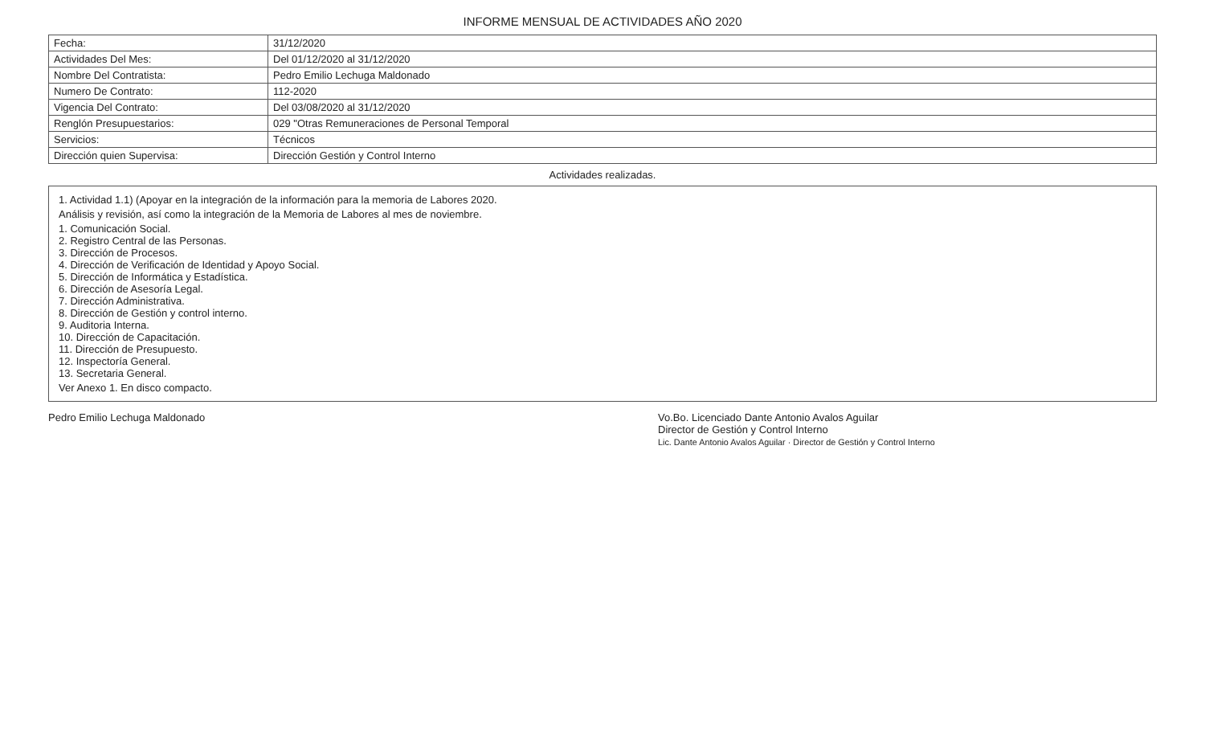INFORME MENSUAL DE ACTIVIDADES AÑO 2020
| Fecha: | 31/12/2020 |
| Actividades Del Mes: | Del 01/12/2020 al 31/12/2020 |
| Nombre Del Contratista: | Pedro Emilio Lechuga Maldonado |
| Numero De Contrato: | 112-2020 |
| Vigencia Del Contrato: | Del 03/08/2020 al 31/12/2020 |
| Renglón Presupuestarios: | 029 "Otras Remuneraciones de Personal Temporal |
| Servicios: | Técnicos |
| Dirección quien Supervisa: | Dirección Gestión y Control Interno |
Actividades realizadas.
1. Actividad 1.1) (Apoyar en la integración de la información para la memoria de Labores 2020.
Análisis y revisión, así como la integración de la Memoria de Labores al mes de noviembre.
1. Comunicación Social.
2. Registro Central de las Personas.
3. Dirección de Procesos.
4. Dirección de Verificación de Identidad y Apoyo Social.
5. Dirección de Informática y Estadística.
6. Dirección de Asesoría Legal.
7. Dirección Administrativa.
8. Dirección de Gestión y control interno.
9. Auditoria Interna.
10. Dirección de Capacitación.
11. Dirección de Presupuesto.
12. Inspectoría General.
13. Secretaria General.
Ver Anexo 1. En disco compacto.
Pedro Emilio Lechuga Maldonado Vo.Bo. Licenciado Dante Antonio Avalos Aguilar
Director de Gestión y Control Interno
Lic. Dante Antonio Avalos Aguilar · Director de Gestión y Control Interno